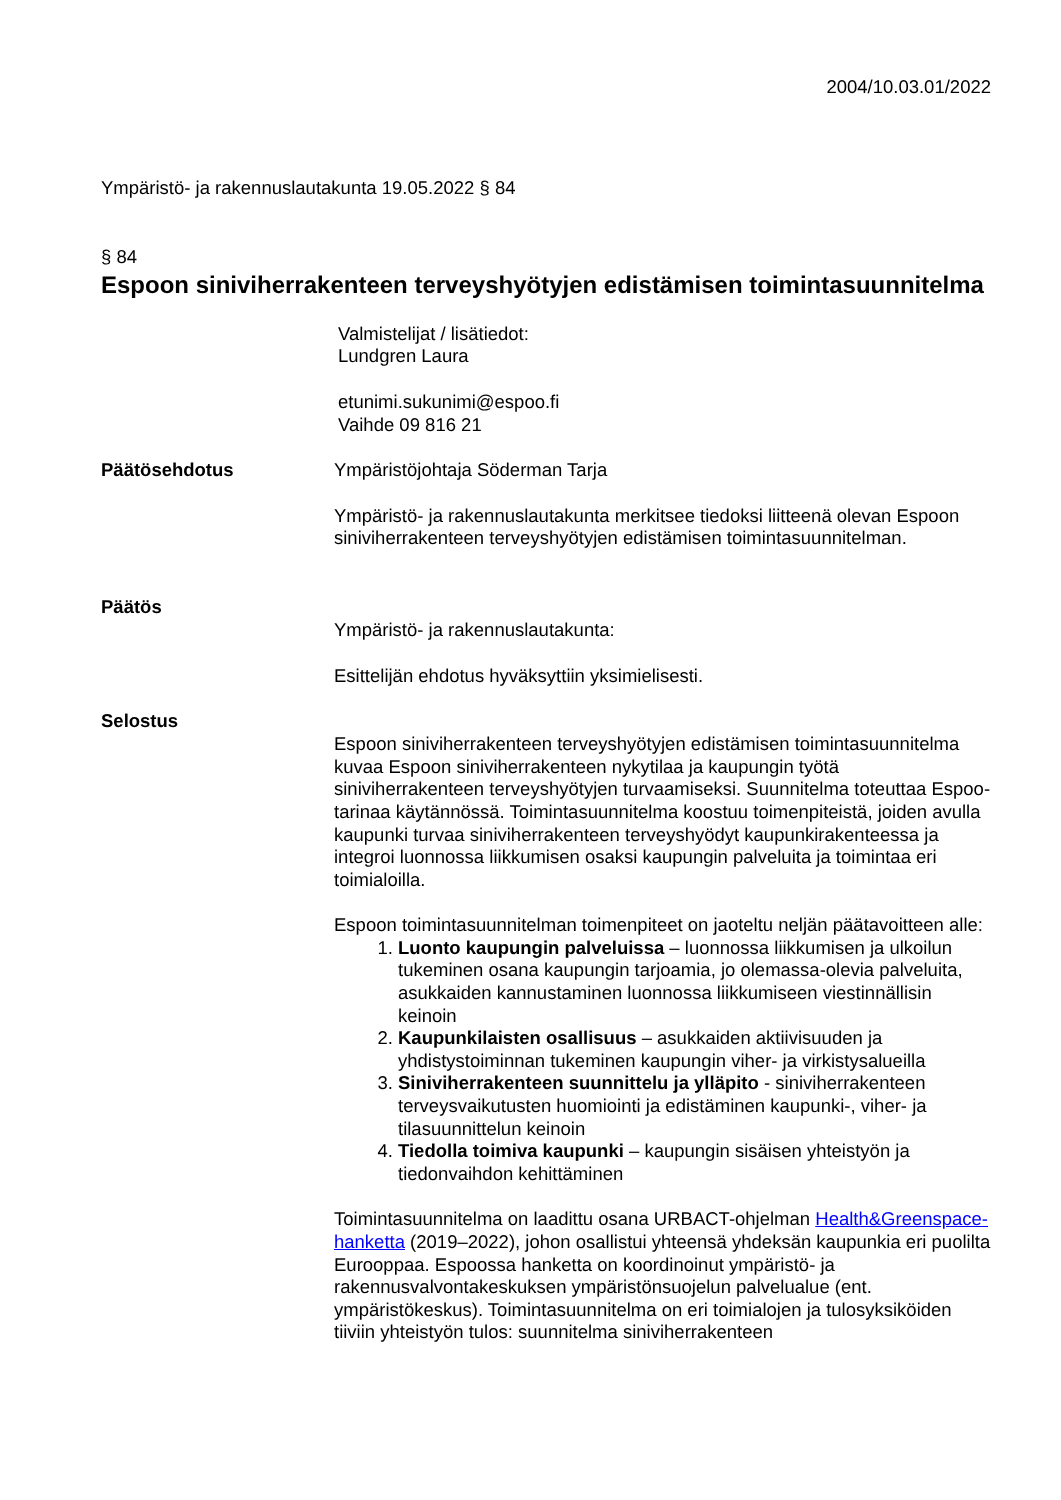2004/10.03.01/2022
Ympäristö- ja rakennuslautakunta 19.05.2022 § 84
§ 84
Espoon siniviherrakenteen terveyshyötyjen edistämisen toimintasuunnitelma
Valmistelijat / lisätiedot:
Lundgren Laura
etunimi.sukunimi@espoo.fi
Vaihde 09 816 21
Päätösehdotus Ympäristöjohtaja Söderman Tarja
Ympäristö- ja rakennuslautakunta merkitsee tiedoksi liitteenä olevan Espoon siniviherrakenteen terveyshyötyjen edistämisen toimintasuunnitelman.
Päätös
Ympäristö- ja rakennuslautakunta:
Esittelijän ehdotus hyväksyttiin yksimielisesti.
Selostus
Espoon siniviherrakenteen terveyshyötyjen edistämisen toimintasuunnitelma kuvaa Espoon siniviherrakenteen nykytilaa ja kaupungin työtä siniviherrakenteen terveyshyötyjen turvaamiseksi. Suunnitelma toteuttaa Espoo-tarinaa käytännössä. Toimintasuunnitelma koostuu toimenpiteistä, joiden avulla kaupunki turvaa siniviherrakenteen terveyshyödyt kaupunkirakenteessa ja integroi luonnossa liikkumisen osaksi kaupungin palveluita ja toimintaa eri toimialoilla.
Espoon toimintasuunnitelman toimenpiteet on jaoteltu neljän päätavoitteen alle:
1. Luonto kaupungin palveluissa – luonnossa liikkumisen ja ulkoilun tukeminen osana kaupungin tarjoamia, jo olemassa-olevia palveluita, asukkaiden kannustaminen luonnossa liikkumiseen viestinnällisin keinoin
2. Kaupunkilaisten osallisuus – asukkaiden aktiivisuuden ja yhdistystoiminnan tukeminen kaupungin viher- ja virkistysalueilla
3. Siniviherrakenteen suunnittelu ja ylläpito - siniviherrakenteen terveysvaikutusten huomiointi ja edistäminen kaupunki-, viher- ja tilasuunnittelun keinoin
4. Tiedolla toimiva kaupunki – kaupungin sisäisen yhteistyön ja tiedonvaihdon kehittäminen
Toimintasuunnitelma on laadittu osana URBACT-ohjelman Health&Greenspace-hanketta (2019–2022), johon osallistui yhteensä yhdeksän kaupunkia eri puolilta Eurooppaa. Espoossa hanketta on koordinoinut ympäristö- ja rakennusvalvontakeskuksen ympäristönsuojelun palvelualue (ent. ympäristökeskus). Toimintasuunnitelma on eri toimialojen ja tulosyksiköiden tiiviin yhteistyön tulos: suunnitelma siniviherrakenteen